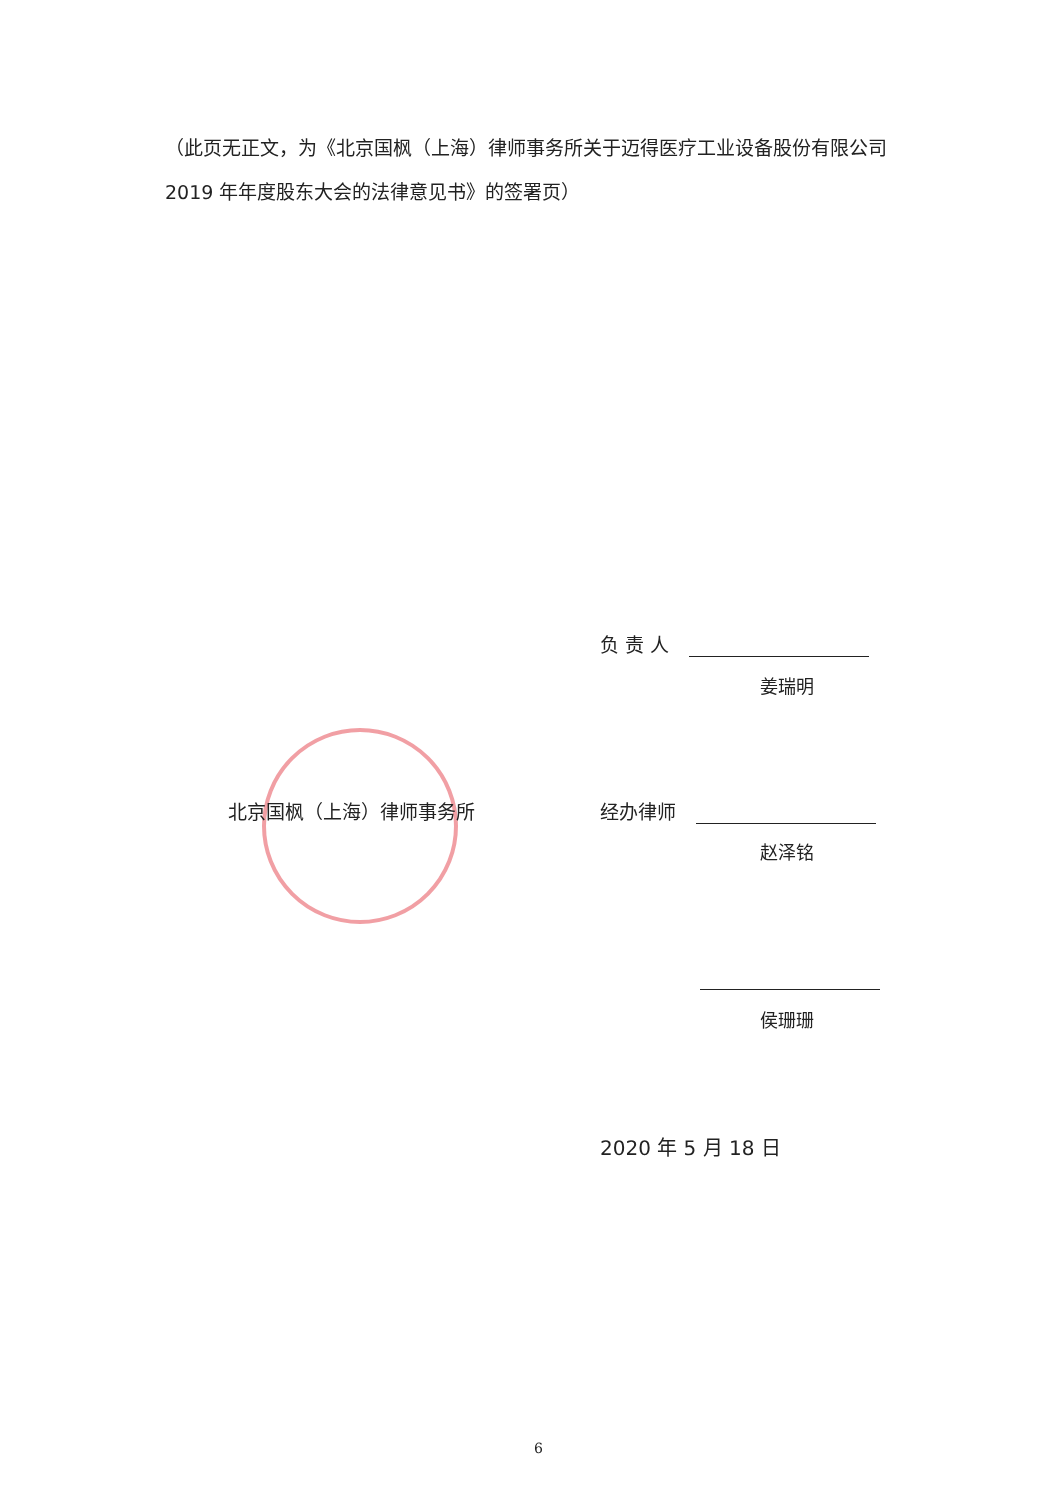（此页无正文，为《北京国枫（上海）律师事务所关于迈得医疗工业设备股份有限公司 2019 年年度股东大会的法律意见书》的签署页）
负 责 人
姜瑞明
北京国枫（上海）律师事务所 经办律师
赵泽铭
侯珊珊
2020 年 5 月 18 日
6